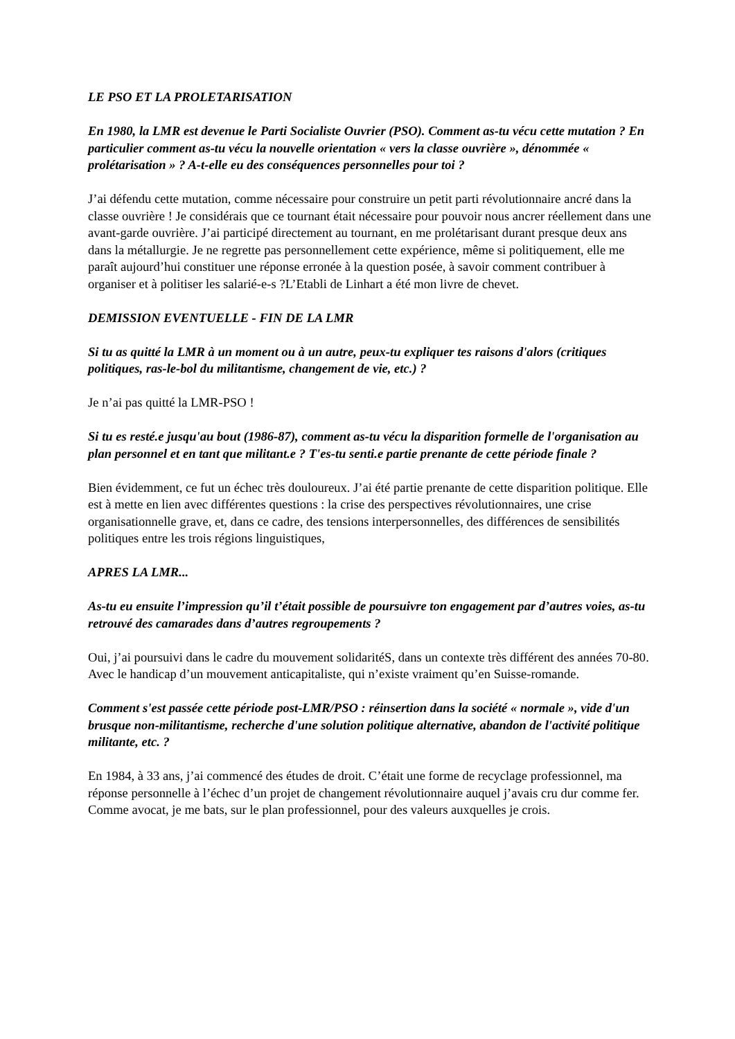LE PSO ET LA PROLETARISATION
En 1980, la LMR est devenue le Parti Socialiste Ouvrier (PSO). Comment as-tu vécu cette mutation ? En particulier comment as-tu vécu la nouvelle orientation « vers la classe ouvrière », dénommée « prolétarisation » ? A-t-elle eu des conséquences personnelles pour toi ?
J’ai défendu cette mutation, comme nécessaire pour construire un petit parti révolutionnaire ancré dans la classe ouvrière ! Je considérais que ce tournant était nécessaire pour pouvoir nous ancrer réellement dans une avant-garde ouvrière. J’ai participé directement au tournant, en me prolétarisant durant presque deux ans dans la métallurgie. Je ne regrette pas personnellement cette expérience, même si politiquement, elle me paraît aujourd’hui constituer une réponse erronée à la question posée, à savoir comment contribuer à organiser et à politiser les salarié-e-s ?L’Etabli de Linhart a été mon livre de chevet.
DEMISSION EVENTUELLE - FIN DE LA LMR
Si tu as quitté la LMR à un moment ou à un autre, peux-tu expliquer tes raisons d'alors (critiques politiques, ras-le-bol du militantisme, changement de vie, etc.) ?
Je n’ai pas quitté la LMR-PSO !
Si tu es resté.e jusqu'au bout (1986-87), comment as-tu vécu la disparition formelle de l'organisation au plan personnel et en tant que militant.e ? T'es-tu senti.e partie prenante de cette période finale ?
Bien évidemment, ce fut un échec très douloureux. J’ai été partie prenante de cette disparition politique. Elle est à mette en lien avec différentes questions : la crise des perspectives révolutionnaires, une crise organisationnelle grave, et, dans ce cadre, des tensions interpersonnelles, des différences de sensibilités politiques entre les trois régions linguistiques,
APRES LA LMR...
As-tu eu ensuite l’impression qu’il t’était possible de poursuivre ton engagement par d’autres voies, as-tu retrouvé des camarades dans d’autres regroupements ?
Oui, j’ai poursuivi dans le cadre du mouvement solidaritéS, dans un contexte très différent des années 70-80. Avec le handicap d’un mouvement anticapitaliste, qui n’existe vraiment qu’en Suisse-romande.
Comment s'est passée cette période post-LMR/PSO : réinsertion dans la société « normale », vide d'un brusque non-militantisme, recherche d'une solution politique alternative, abandon de l'activité politique militante, etc. ?
En 1984, à 33 ans, j’ai commencé des études de droit. C’était une forme de recyclage professionnel, ma réponse personnelle à l’échec d’un projet de changement révolutionnaire auquel j’avais cru dur comme fer. Comme avocat, je me bats, sur le plan professionnel, pour des valeurs auxquelles je crois.